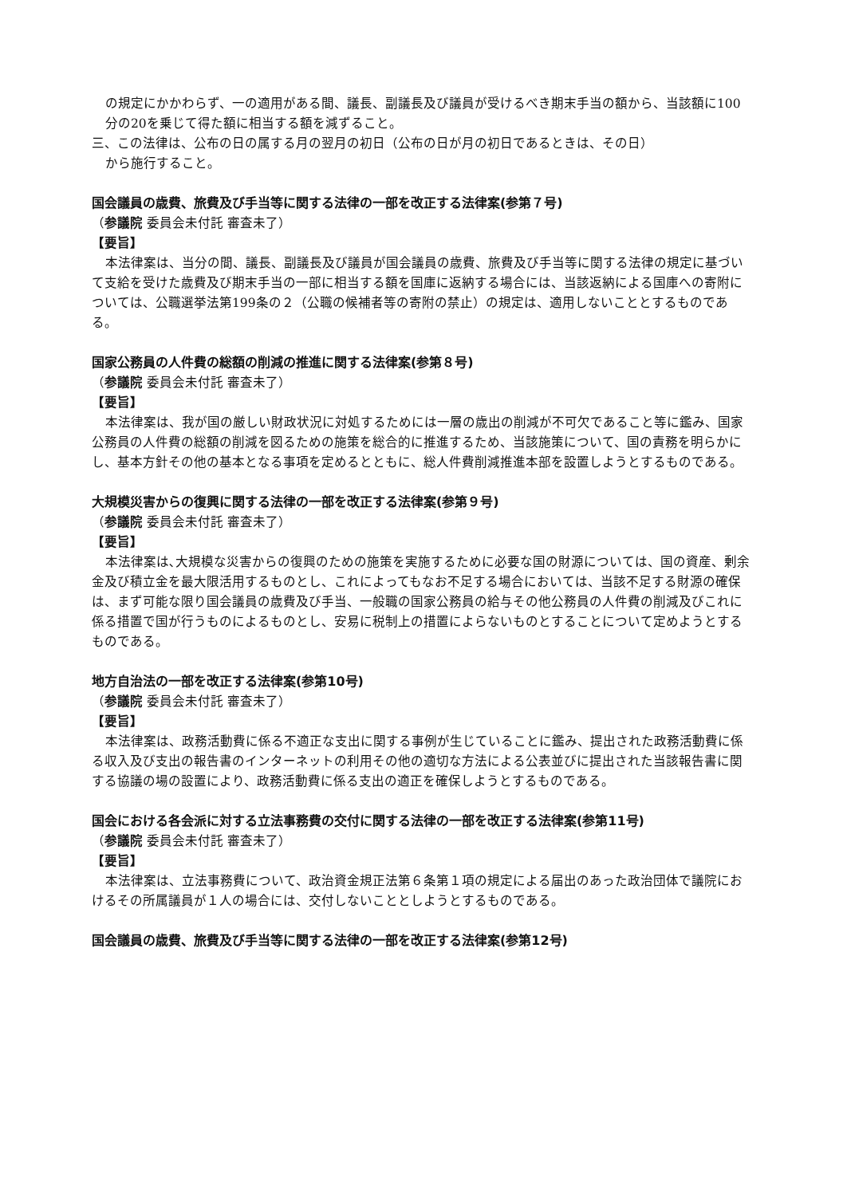の規定にかかわらず、一の適用がある間、議長、副議長及び議員が受けるべき期末手当の額から、当該額に100分の20を乗じて得た額に相当する額を減ずること。
三、この法律は、公布の日の属する月の翌月の初日（公布の日が月の初日であるときは、その日）
から施行すること。
国会議員の歳費、旅費及び手当等に関する法律の一部を改正する法律案(参第７号)
（参議院 委員会未付託 審査未了）
【要旨】
本法律案は、当分の間、議長、副議長及び議員が国会議員の歳費、旅費及び手当等に関する法律の規定に基づいて支給を受けた歳費及び期末手当の一部に相当する額を国庫に返納する場合には、当該返納による国庫への寄附については、公職選挙法第199条の２（公職の候補者等の寄附の禁止）の規定は、適用しないこととするものである。
国家公務員の人件費の総額の削減の推進に関する法律案(参第８号)
（参議院 委員会未付託 審査未了）
【要旨】
本法律案は、我が国の厳しい財政状況に対処するためには一層の歳出の削減が不可欠であること等に鑑み、国家公務員の人件費の総額の削減を図るための施策を総合的に推進するため、当該施策について、国の責務を明らかにし、基本方針その他の基本となる事項を定めるとともに、総人件費削減推進本部を設置しようとするものである。
大規模災害からの復興に関する法律の一部を改正する法律案(参第９号)
（参議院 委員会未付託 審査未了）
【要旨】
本法律案は､大規模な災害からの復興のための施策を実施するために必要な国の財源については、国の資産、剰余金及び積立金を最大限活用するものとし、これによってもなお不足する場合においては、当該不足する財源の確保は、まず可能な限り国会議員の歳費及び手当、一般職の国家公務員の給与その他公務員の人件費の削減及びこれに係る措置で国が行うものによるものとし、安易に税制上の措置によらないものとすることについて定めようとするものである。
地方自治法の一部を改正する法律案(参第10号)
（参議院 委員会未付託 審査未了）
【要旨】
本法律案は、政務活動費に係る不適正な支出に関する事例が生じていることに鑑み、提出された政務活動費に係る収入及び支出の報告書のインターネットの利用その他の適切な方法による公表並びに提出された当該報告書に関する協議の場の設置により、政務活動費に係る支出の適正を確保しようとするものである。
国会における各会派に対する立法事務費の交付に関する法律の一部を改正する法律案(参第11号)
（参議院 委員会未付託 審査未了）
【要旨】
本法律案は、立法事務費について、政治資金規正法第６条第１項の規定による届出のあった政治団体で議院におけるその所属議員が１人の場合には、交付しないこととしようとするものである。
国会議員の歳費、旅費及び手当等に関する法律の一部を改正する法律案(参第12号)